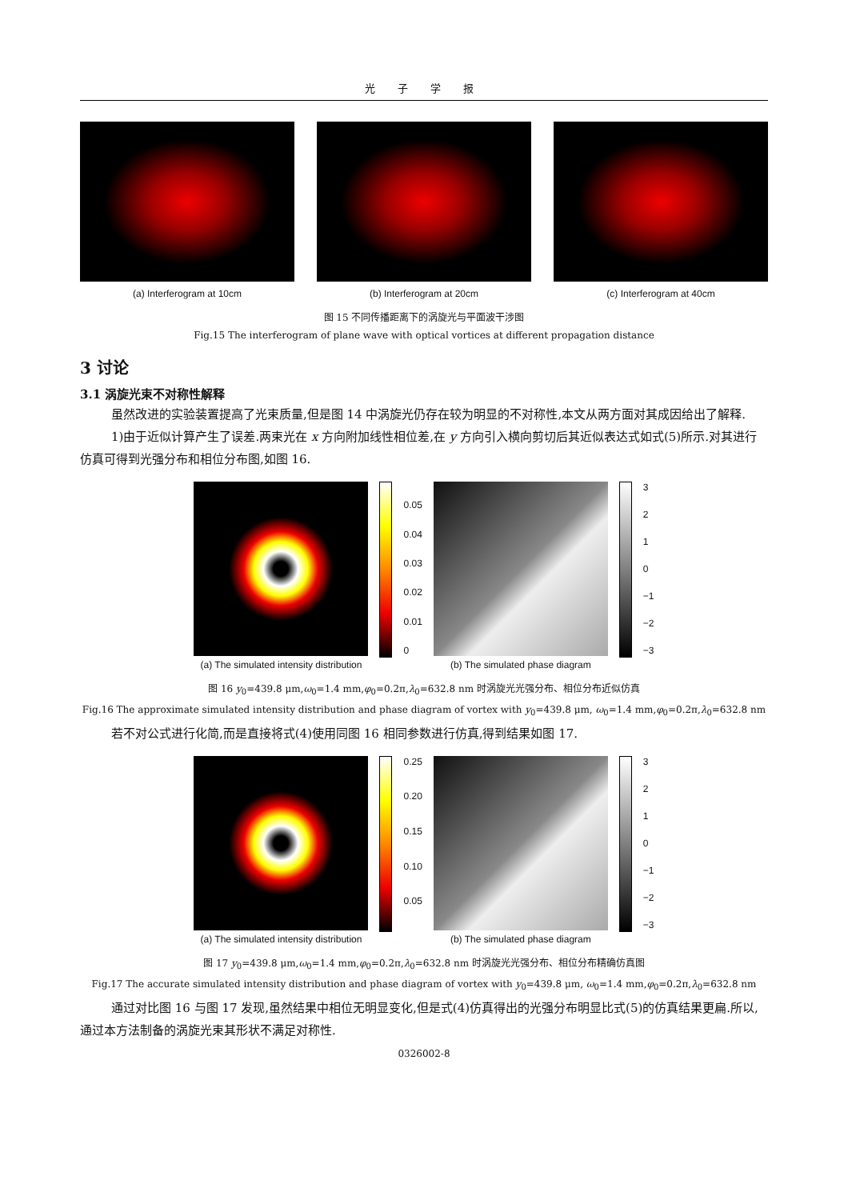光 子 学 报
(a) Interferogram at 10cm (b) Interferogram at 20cm (c) Interferogram at 40cm
图 15 不同传播距离下的涡旋光与平面波干涉图
Fig.15 The interferogram of plane wave with optical vortices at different propagation distance
3 讨论
3.1 涡旋光束不对称性解释
虽然改进的实验装置提高了光束质量,但是图 14 中涡旋光仍存在较为明显的不对称性,本文从两方面对其成因给出了解释.
1)由于近似计算产生了误差.两束光在 x 方向附加线性相位差,在 y 方向引入横向剪切后其近似表达式如式(5)所示.对其进行仿真可得到光强分布和相位分布图,如图 16.
(a) The simulated intensity distribution
0.05
0.04
0.03
0.02
0.01
0
(b) The simulated phase diagram
3210
−1
−2
−3
图 16 y<sub>0</sub>=439.8 μm,ω<sub>0</sub>=1.4 mm,φ<sub>0</sub>=0.2π,λ<sub>0</sub>=632.8 nm 时涡旋光光强分布、相位分布近似仿真
Fig.16 The approximate simulated intensity distribution and phase diagram of vortex with y<sub>0</sub>=439.8 μm, ω<sub>0</sub>=1.4 mm,φ<sub>0</sub>=0.2π,λ<sub>0</sub>=632.8 nm
若不对公式进行化简,而是直接将式(4)使用同图 16 相同参数进行仿真,得到结果如图 17.
(a) The simulated intensity distribution
0.25
0.20
0.15
0.10
0.05
(b) The simulated phase diagram
3210
−1
−2
−3
图 17 y<sub>0</sub>=439.8 μm,ω<sub>0</sub>=1.4 mm,φ<sub>0</sub>=0.2π,λ<sub>0</sub>=632.8 nm 时涡旋光光强分布、相位分布精确仿真图
Fig.17 The accurate simulated intensity distribution and phase diagram of vortex with y<sub>0</sub>=439.8 μm, ω<sub>0</sub>=1.4 mm,φ<sub>0</sub>=0.2π,λ<sub>0</sub>=632.8 nm
通过对比图 16 与图 17 发现,虽然结果中相位无明显变化,但是式(4)仿真得出的光强分布明显比式(5)的仿真结果更扁.所以,通过本方法制备的涡旋光束其形状不满足对称性.
0326002-8